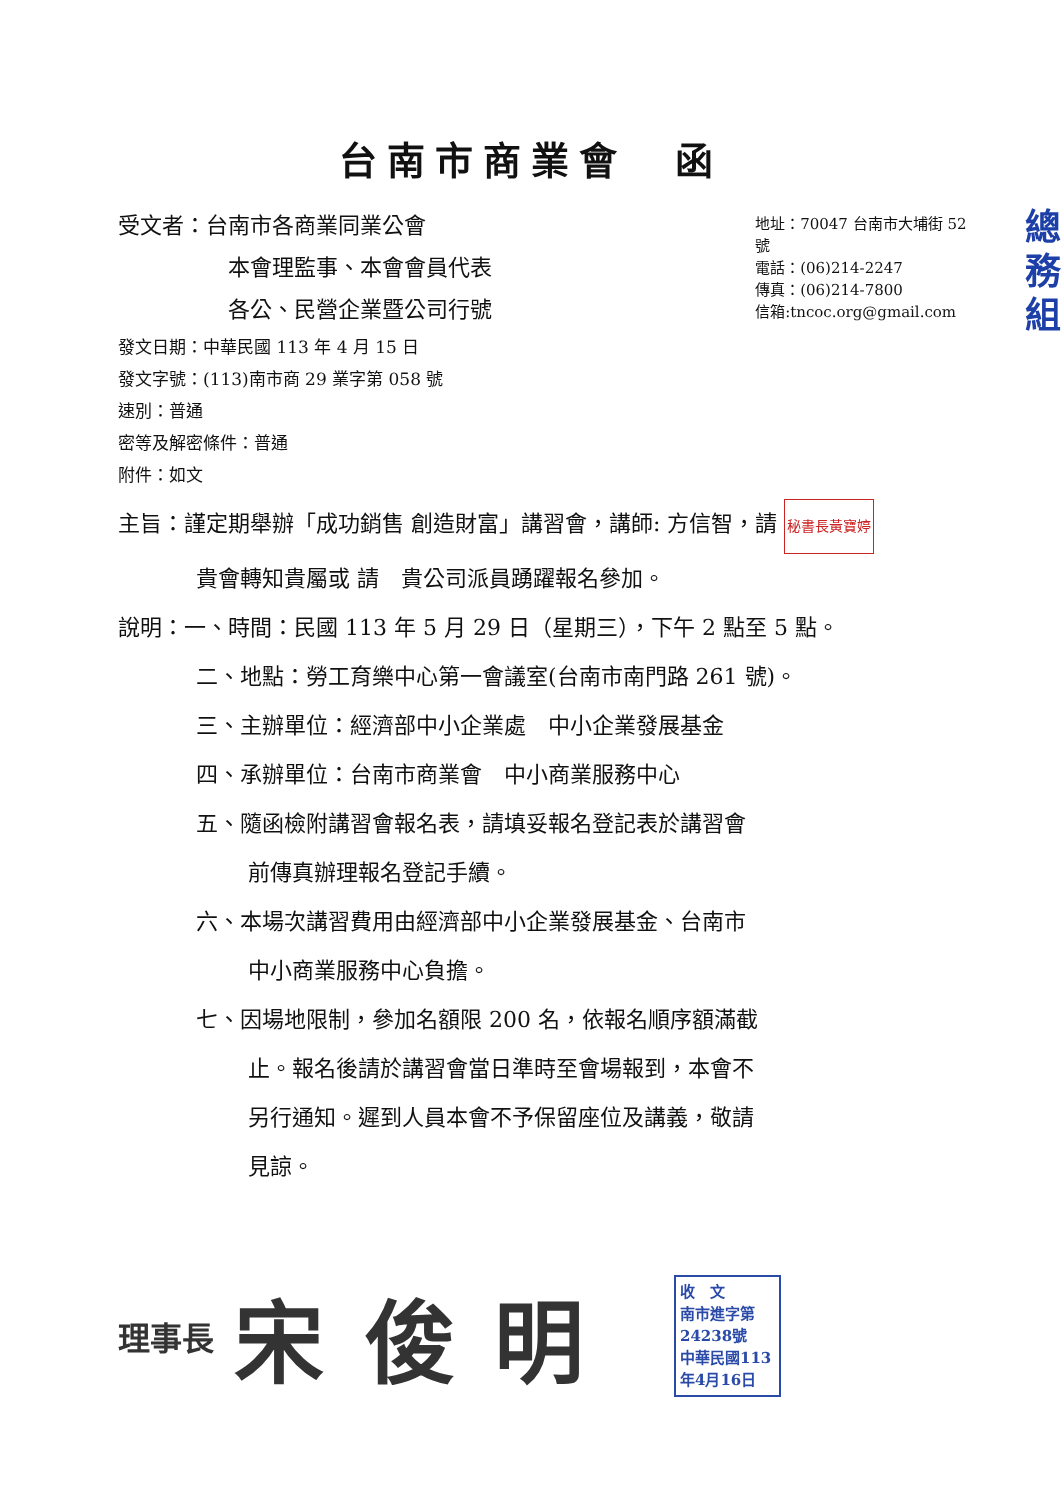台南市商業會　函
受文者：台南市各商業同業公會
本會理監事、本會會員代表
各公、民營企業暨公司行號
發文日期：中華民國 113 年 4 月 15 日
發文字號：(113)南市商 29 業字第 058 號
速別：普通
密等及解密條件：普通
附件：如文
地址：70047 台南市大埔街 52 號
電話：(06)214-2247
傳真：(06)214-7800
信箱:tncoc.org@gmail.com
總
務
組
主旨：謹定期舉辦「成功銷售 創造財富」講習會，講師: 方信智，請 秘書長黃寶婷
貴會轉知貴屬或 請　貴公司派員踴躍報名參加。
說明：一、時間：民國 113 年 5 月 29 日（星期三），下午 2 點至 5 點。
二、地點：勞工育樂中心第一會議室(台南市南門路 261 號)。
三、主辦單位：經濟部中小企業處　中小企業發展基金
四、承辦單位：台南市商業會　中小商業服務中心
五、隨函檢附講習會報名表，請填妥報名登記表於講習會
前傳真辦理報名登記手續。
六、本場次講習費用由經濟部中小企業發展基金、台南市
中小商業服務中心負擔。
七、因場地限制，參加名額限 200 名，依報名順序額滿截
止。報名後請於講習會當日準時至會場報到，本會不
另行通知。遲到人員本會不予保留座位及講義，敬請
見諒。
理事長 宋俊明
收　文
南市進字第24238號
中華民國113年4月16日